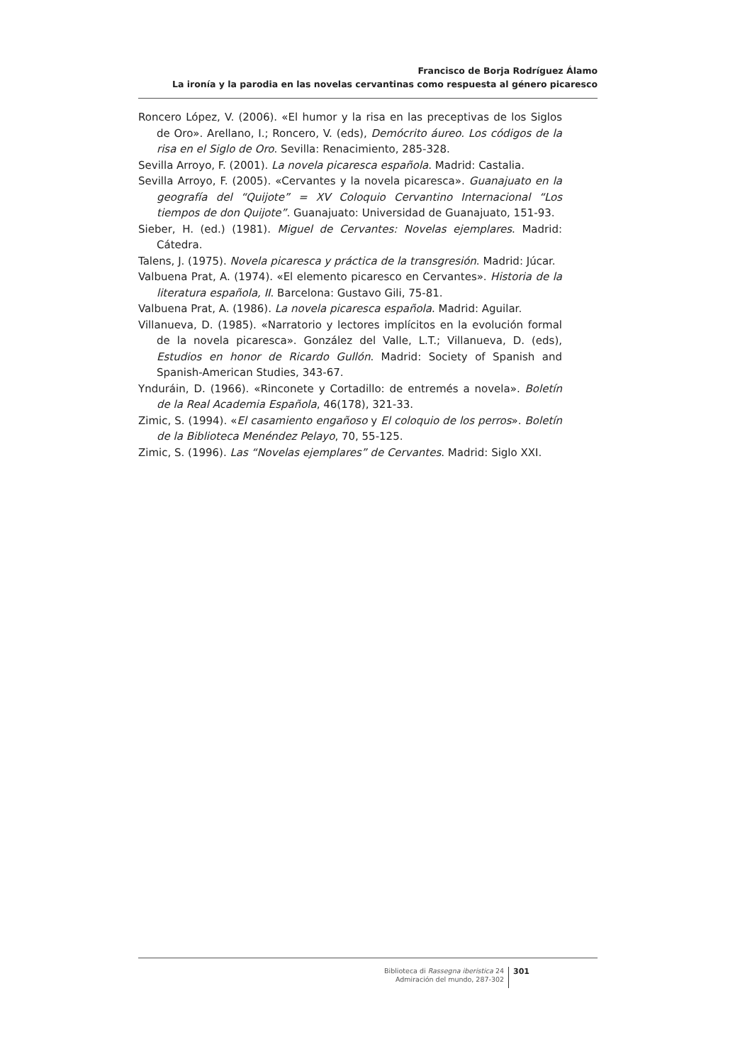Francisco de Borja Rodríguez Álamo
La ironía y la parodia en las novelas cervantinas como respuesta al género picaresco
Roncero López, V. (2006). «El humor y la risa en las preceptivas de los Siglos de Oro». Arellano, I.; Roncero, V. (eds), Demócrito áureo. Los códigos de la risa en el Siglo de Oro. Sevilla: Renacimiento, 285-328.
Sevilla Arroyo, F. (2001). La novela picaresca española. Madrid: Castalia.
Sevilla Arroyo, F. (2005). «Cervantes y la novela picaresca». Guanajuato en la geografía del “Quijote” = XV Coloquio Cervantino Internacional “Los tiempos de don Quijote”. Guanajuato: Universidad de Guanajuato, 151-93.
Sieber, H. (ed.) (1981). Miguel de Cervantes: Novelas ejemplares. Madrid: Cátedra.
Talens, J. (1975). Novela picaresca y práctica de la transgresión. Madrid: Júcar.
Valbuena Prat, A. (1974). «El elemento picaresco en Cervantes». Historia de la literatura española, II. Barcelona: Gustavo Gili, 75-81.
Valbuena Prat, A. (1986). La novela picaresca española. Madrid: Aguilar.
Villanueva, D. (1985). «Narratorio y lectores implícitos en la evolución formal de la novela picaresca». González del Valle, L.T.; Villanueva, D. (eds), Estudios en honor de Ricardo Gullón. Madrid: Society of Spanish and Spanish-American Studies, 343-67.
Yndur­áin, D. (1966). «Rinconete y Cortadillo: de entremés a novela». Boletín de la Real Academia Española, 46(178), 321-33.
Zimic, S. (1994). «El casamiento engañoso y El coloquio de los perros». Boletín de la Biblioteca Menéndez Pelayo, 70, 55-125.
Zimic, S. (1996). Las “Novelas ejemplares” de Cervantes. Madrid: Siglo XXI.
Biblioteca di Rassegna iberistica 24
Admiración del mundo, 287-302
301